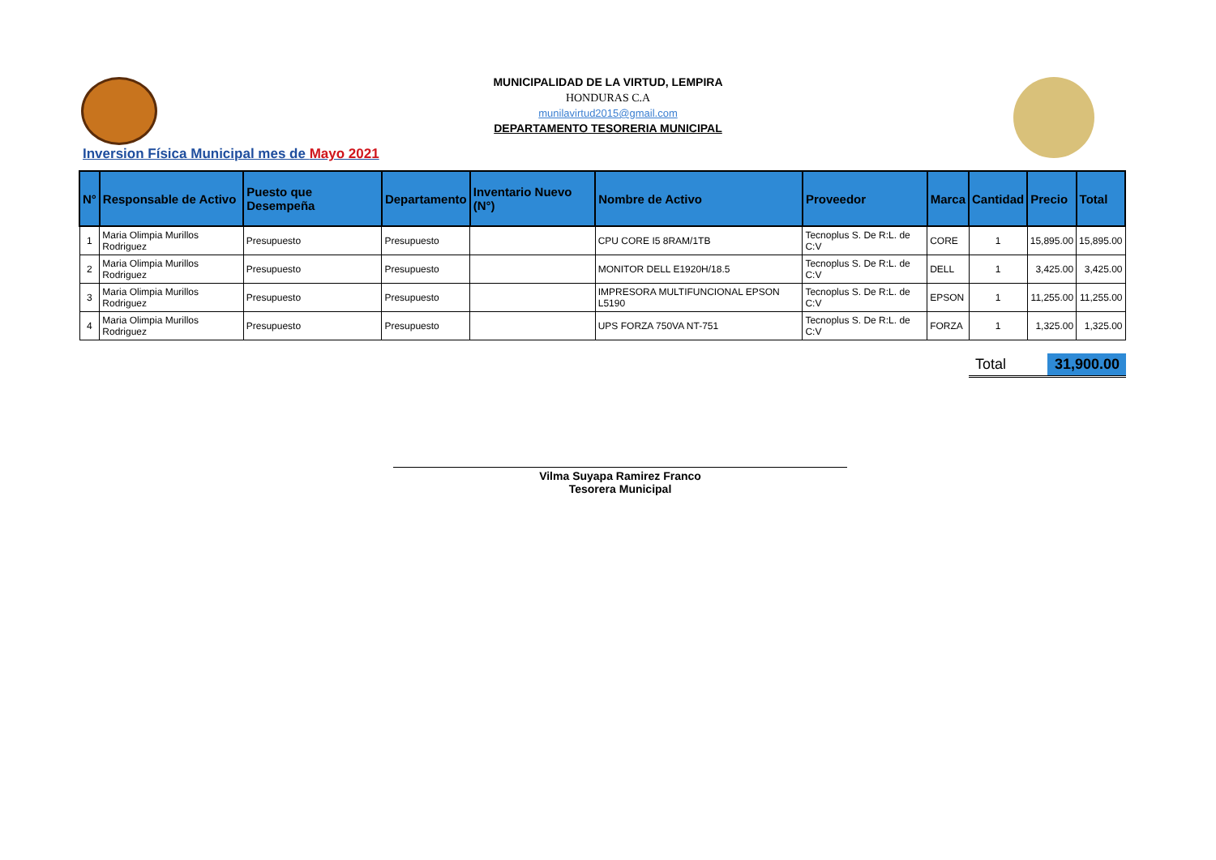MUNICIPALIDAD DE LA VIRTUD, LEMPIRA
HONDURAS C.A
munilavirtud2015@gmail.com
DEPARTAMENTO TESORERIA MUNICIPAL
Inversion Física Municipal mes de Mayo 2021
| N° | Responsable de Activo | Puesto que Desempeña | Departamento | Inventario Nuevo (N°) | Nombre de Activo | Proveedor | Marca | Cantidad | Precio | Total |
| --- | --- | --- | --- | --- | --- | --- | --- | --- | --- | --- |
| 1 | Maria Olimpia Murillos Rodriguez | Presupuesto | Presupuesto | | CPU CORE I5 8RAM/1TB | Tecnoplus S. De R:L. de C:V | CORE | 1 | 15,895.00 | 15,895.00 |
| 2 | Maria Olimpia Murillos Rodriguez | Presupuesto | Presupuesto | | MONITOR DELL E1920H/18.5 | Tecnoplus S. De R:L. de C:V | DELL | 1 | 3,425.00 | 3,425.00 |
| 3 | Maria Olimpia Murillos Rodriguez | Presupuesto | Presupuesto | | IMPRESORA MULTIFUNCIONAL EPSON L5190 | Tecnoplus S. De R:L. de C:V | EPSON | 1 | 11,255.00 | 11,255.00 |
| 4 | Maria Olimpia Murillos Rodriguez | Presupuesto | Presupuesto | | UPS FORZA 750VA NT-751 | Tecnoplus S. De R:L. de C:V | FORZA | 1 | 1,325.00 | 1,325.00 |
Total 31,900.00
Vilma Suyapa Ramirez Franco
Tesorera Municipal